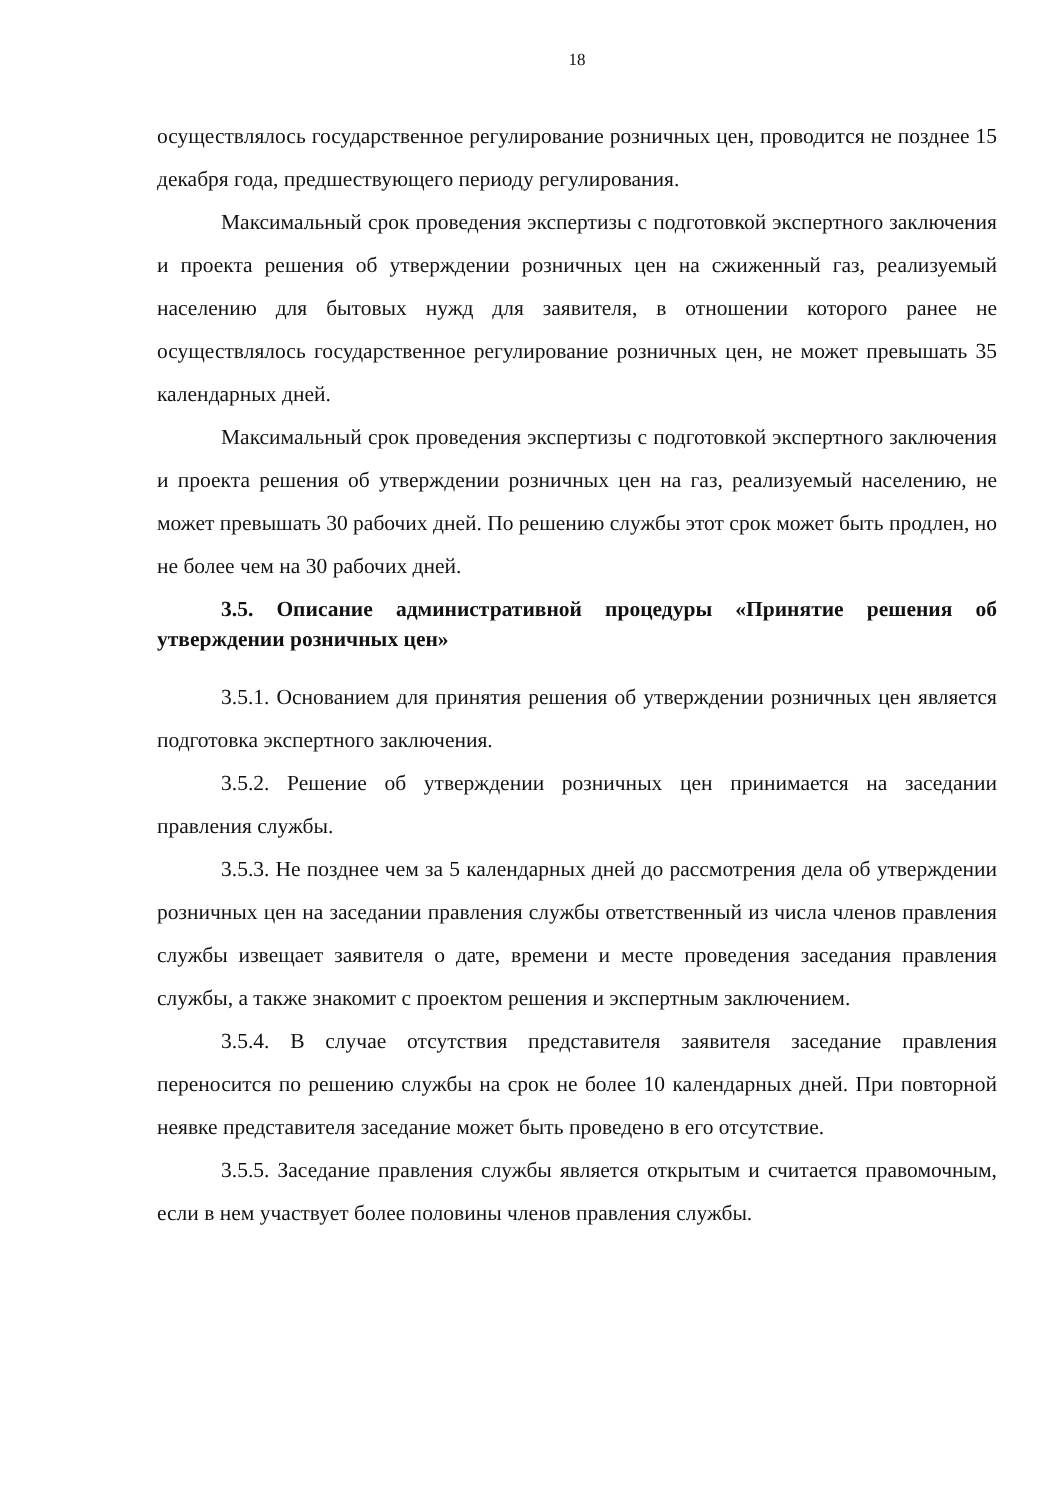18
осуществлялось государственное регулирование розничных цен, проводится не позднее 15 декабря года, предшествующего периоду регулирования.
Максимальный срок проведения экспертизы с подготовкой экспертного заключения и проекта решения об утверждении розничных цен на сжиженный газ, реализуемый населению для бытовых нужд для заявителя, в отношении которого ранее не осуществлялось государственное регулирование розничных цен, не может превышать 35 календарных дней.
Максимальный срок проведения экспертизы с подготовкой экспертного заключения и проекта решения об утверждении розничных цен на газ, реализуемый населению, не может превышать 30 рабочих дней. По решению службы этот срок может быть продлен, но не более чем на 30 рабочих дней.
3.5. Описание административной процедуры «Принятие решения об утверждении розничных цен»
3.5.1. Основанием для принятия решения об утверждении розничных цен является подготовка экспертного заключения.
3.5.2. Решение об утверждении розничных цен принимается на заседании правления службы.
3.5.3. Не позднее чем за 5 календарных дней до рассмотрения дела об утверждении розничных цен на заседании правления службы ответственный из числа членов правления службы извещает заявителя о дате, времени и месте проведения заседания правления службы, а также знакомит с проектом решения и экспертным заключением.
3.5.4. В случае отсутствия представителя заявителя заседание правления переносится по решению службы на срок не более 10 календарных дней. При повторной неявке представителя заседание может быть проведено в его отсутствие.
3.5.5. Заседание правления службы является открытым и считается правомочным, если в нем участвует более половины членов правления службы.